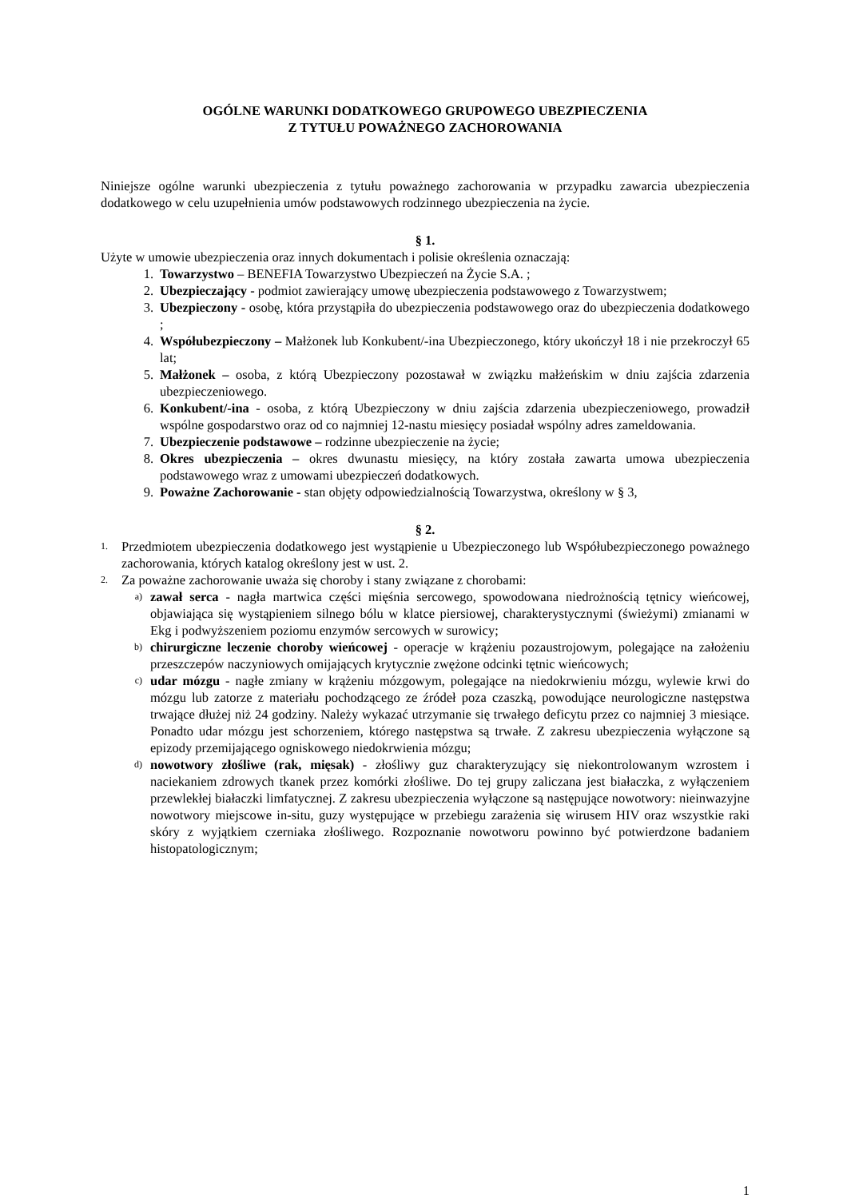OGÓLNE WARUNKI DODATKOWEGO GRUPOWEGO UBEZPIECZENIA
Z TYTUŁU POWAŻNEGO ZACHOROWANIA
Niniejsze ogólne warunki ubezpieczenia z tytułu poważnego zachorowania w przypadku zawarcia ubezpieczenia dodatkowego w celu uzupełnienia umów podstawowych rodzinnego ubezpieczenia na życie.
§ 1.
Użyte w umowie ubezpieczenia oraz innych dokumentach i polisie określenia oznaczają:
1. Towarzystwo – BENEFIA Towarzystwo Ubezpieczeń na Życie S.A. ;
2. Ubezpieczający - podmiot zawierający umowę ubezpieczenia podstawowego z Towarzystwem;
3. Ubezpieczony - osobę, która przystąpiła do ubezpieczenia podstawowego oraz do ubezpieczenia dodatkowego ;
4. Współubezpieczony – Małżonek lub Konkubent/-ina Ubezpieczonego, który ukończył 18 i nie przekroczył 65 lat;
5. Małżonek – osoba, z którą Ubezpieczony pozostawał w związku małżeńskim w dniu zajścia zdarzenia ubezpieczeniowego.
6. Konkubent/-ina - osoba, z którą Ubezpieczony w dniu zajścia zdarzenia ubezpieczeniowego, prowadził wspólne gospodarstwo oraz od co najmniej 12-nastu miesięcy posiadał wspólny adres zameldowania.
7. Ubezpieczenie podstawowe – rodzinne ubezpieczenie na życie;
8. Okres ubezpieczenia – okres dwunastu miesięcy, na który została zawarta umowa ubezpieczenia podstawowego wraz z umowami ubezpieczeń dodatkowych.
9. Poważne Zachorowanie - stan objęty odpowiedzialnością Towarzystwa, określony w § 3,
§ 2.
1. Przedmiotem ubezpieczenia dodatkowego jest wystąpienie u Ubezpieczonego lub Współubezpieczonego poważnego zachorowania, których katalog określony jest w ust. 2.
2. Za poważne zachorowanie uważa się choroby i stany związane z chorobami:
a) zawał serca - nagła martwica części mięśnia sercowego, spowodowana niedrożnością tętnicy wieńcowej, objawiająca się wystąpieniem silnego bólu w klatce piersiowej, charakterystycznymi (świeżymi) zmianami w Ekg i podwyższeniem poziomu enzymów sercowych w surowicy;
b) chirurgiczne leczenie choroby wieńcowej - operacje w krążeniu pozaustrojowym, polegające na założeniu przeszczepów naczyniowych omijających krytycznie zwężone odcinki tętnic wieńcowych;
c) udar mózgu - nagłe zmiany w krążeniu mózgowym, polegające na niedokrwieniu mózgu, wylewie krwi do mózgu lub zatorze z materiału pochodzącego ze źródeł poza czaszką, powodujące neurologiczne następstwa trwające dłużej niż 24 godziny. Należy wykazać utrzymanie się trwałego deficytu przez co najmniej 3 miesiące. Ponadto udar mózgu jest schorzeniem, którego następstwa są trwałe. Z zakresu ubezpieczenia wyłączone są epizody przemijającego ogniskowego niedokrwienia mózgu;
d) nowotwory złośliwe (rak, mięsak) - złośliwy guz charakteryzujący się niekontrolowanym wzrostem i naciekaniem zdrowych tkanek przez komórki złośliwe. Do tej grupy zaliczana jest białaczka, z wyłączeniem przewlekłej białaczki limfatycznej. Z zakresu ubezpieczenia wyłączone są następujące nowotwory: nieinwazyjne nowotwory miejscowe in-situ, guzy występujące w przebiegu zarażenia się wirusem HIV oraz wszystkie raki skóry z wyjątkiem czerniaka złośliwego. Rozpoznanie nowotworu powinno być potwierdzone badaniem histopatologicznym;
1